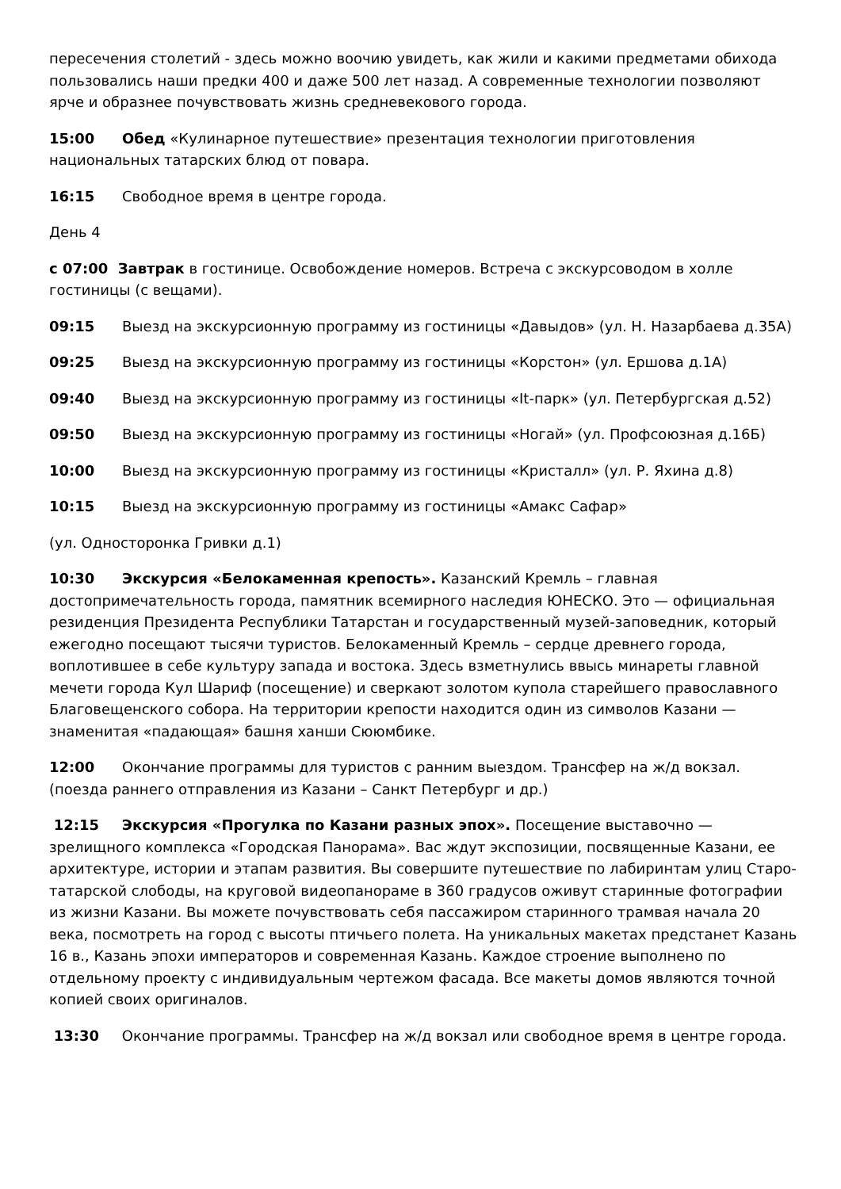пересечения столетий - здесь можно воочию увидеть, как жили и какими предметами обихода пользовались наши предки 400 и даже 500 лет назад. А современные технологии позволяют ярче и образнее почувствовать жизнь средневекового города.
15:00 Обед «Кулинарное путешествие» презентация технологии приготовления национальных татарских блюд от повара.
16:15 Свободное время в центре города.
День 4
с 07:00 Завтрак в гостинице. Освобождение номеров. Встреча с экскурсоводом в холле гостиницы (с вещами).
09:15 Выезд на экскурсионную программу из гостиницы «Давыдов» (ул. Н. Назарбаева д.35А)
09:25 Выезд на экскурсионную программу из гостиницы «Корстон» (ул. Ершова д.1А)
09:40 Выезд на экскурсионную программу из гостиницы «It-парк» (ул. Петербургская д.52)
09:50 Выезд на экскурсионную программу из гостиницы «Ногай» (ул. Профсоюзная д.16Б)
10:00 Выезд на экскурсионную программу из гостиницы «Кристалл» (ул. Р. Яхина д.8)
10:15 Выезд на экскурсионную программу из гостиницы «Амакс Сафар»
(ул. Односторонка Гривки д.1)
10:30 Экскурсия «Белокаменная крепость». Казанский Кремль – главная достопримечательность города, памятник всемирного наследия ЮНЕСКО. Это — официальная резиденция Президента Республики Татарстан и государственный музей-заповедник, который ежегодно посещают тысячи туристов. Белокаменный Кремль – сердце древнего города, воплотившее в себе культуру запада и востока. Здесь взметнулись ввысь минареты главной мечети города Кул Шариф (посещение) и сверкают золотом купола старейшего православного Благовещенского собора. На территории крепости находится один из символов Казани — знаменитая «падающая» башня ханши Сююмбике.
12:00 Окончание программы для туристов с ранним выездом. Трансфер на ж/д вокзал. (поезда раннего отправления из Казани – Санкт Петербург и др.)
12:15 Экскурсия «Прогулка по Казани разных эпох». Посещение выставочно — зрелищного комплекса «Городская Панорама». Вас ждут экспозиции, посвященные Казани, ее архитектуре, истории и этапам развития. Вы совершите путешествие по лабиринтам улиц Старо-татарской слободы, на круговой видеопанораме в 360 градусов оживут старинные фотографии из жизни Казани. Вы можете почувствовать себя пассажиром старинного трамвая начала 20 века, посмотреть на город с высоты птичьего полета. На уникальных макетах предстанет Казань 16 в., Казань эпохи императоров и современная Казань. Каждое строение выполнено по отдельному проекту с индивидуальным чертежом фасада. Все макеты домов являются точной копией своих оригиналов.
13:30 Окончание программы. Трансфер на ж/д вокзал или свободное время в центре города.